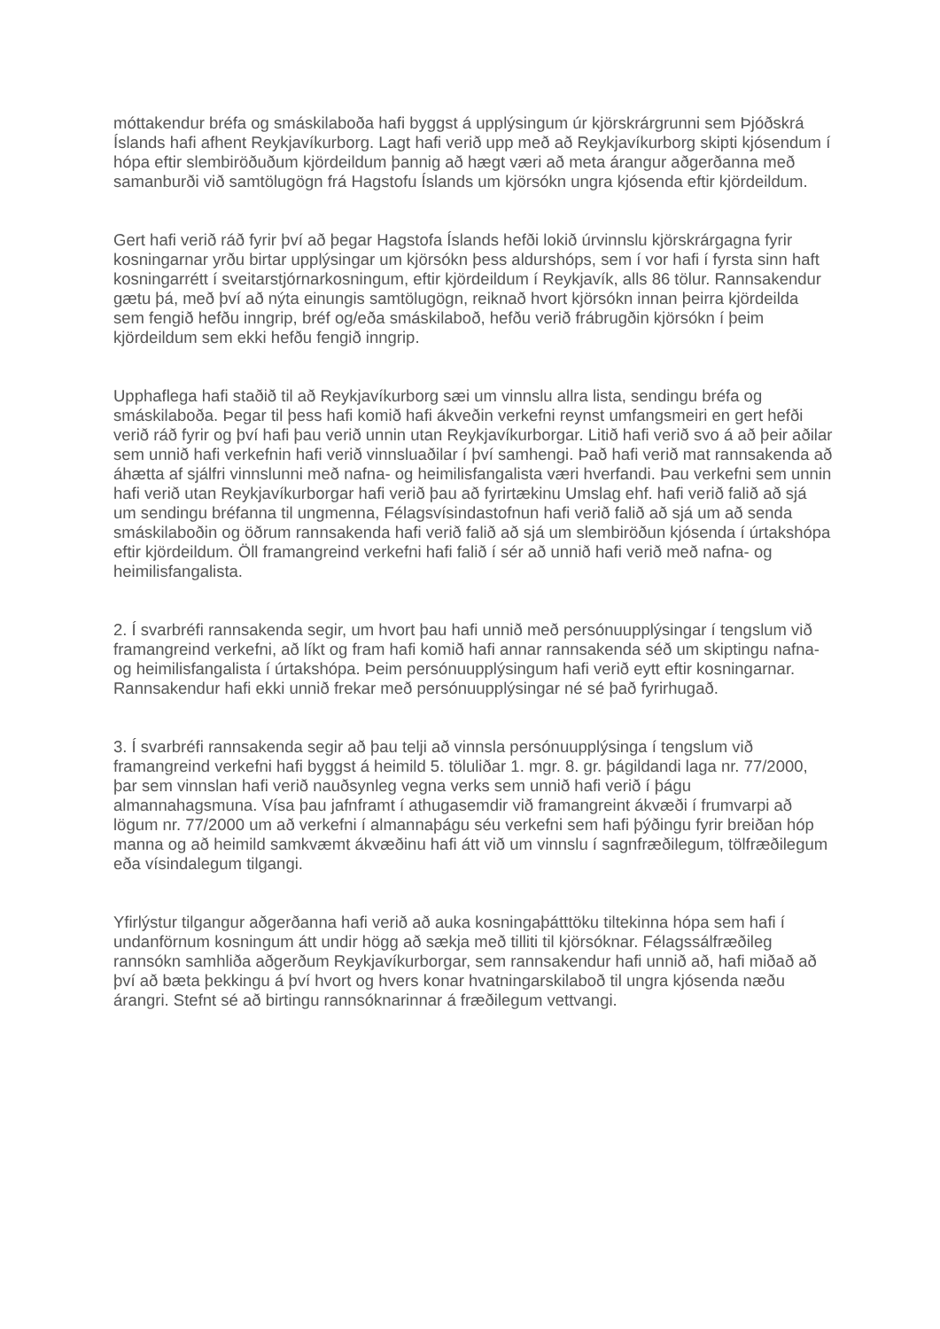móttakendur bréfa og smáskilaboða hafi byggst á upplýsingum úr kjörskrárgrunni sem Þjóðskrá Íslands hafi afhent Reykjavíkurborg. Lagt hafi verið upp með að Reykjavíkurborg skipti kjósendum í hópa eftir slembiröðuðum kjördeildum þannig að hægt væri að meta árangur aðgerðanna með samanburði við samtölugögn frá Hagstofu Íslands um kjörsókn ungra kjósenda eftir kjördeildum.
Gert hafi verið ráð fyrir því að þegar Hagstofa Íslands hefði lokið úrvinnslu kjörskrárgagna fyrir kosningarnar yrðu birtar upplýsingar um kjörsókn þess aldurshóps, sem í vor hafi í fyrsta sinn haft kosningarrétt í sveitarstjórnarkosningum, eftir kjördeildum í Reykjavík, alls 86 tölur. Rannsakendur gætu þá, með því að nýta einungis samtölugögn, reiknað hvort kjörsókn innan þeirra kjördeilda sem fengið hefðu inngrip, bréf og/eða smáskilaboð, hefðu verið frábrugðin kjörsókn í þeim kjördeildum sem ekki hefðu fengið inngrip.
Upphaflega hafi staðið til að Reykjavíkurborg sæi um vinnslu allra lista, sendingu bréfa og smáskilaboða. Þegar til þess hafi komið hafi ákveðin verkefni reynst umfangsmeiri en gert hefði verið ráð fyrir og því hafi þau verið unnin utan Reykjavíkurborgar. Litið hafi verið svo á að þeir aðilar sem unnið hafi verkefnin hafi verið vinnsluaðilar í því samhengi. Það hafi verið mat rannsakenda að áhætta af sjálfri vinnslunni með nafna- og heimilisfangalista væri hverfandi. Þau verkefni sem unnin hafi verið utan Reykjavíkurborgar hafi verið þau að fyrirtækinu Umslag ehf. hafi verið falið að sjá um sendingu bréfanna til ungmenna, Félagsvísindastofnun hafi verið falið að sjá um að senda smáskilaboðin og öðrum rannsakenda hafi verið falið að sjá um slembiröðun kjósenda í úrtakshópa eftir kjördeildum. Öll framangreind verkefni hafi falið í sér að unnið hafi verið með nafna- og heimilisfangalista.
2. Í svarbréfi rannsakenda segir, um hvort þau hafi unnið með persónuupplýsingar í tengslum við framangreind verkefni, að líkt og fram hafi komið hafi annar rannsakenda séð um skiptingu nafna- og heimilisfangalista í úrtakshópa. Þeim persónuupplýsingum hafi verið eytt eftir kosningarnar. Rannsakendur hafi ekki unnið frekar með persónuupplýsingar né sé það fyrirhugað.
3. Í svarbréfi rannsakenda segir að þau telji að vinnsla persónuupplýsinga í tengslum við framangreind verkefni hafi byggst á heimild 5. töluliðar 1. mgr. 8. gr. þágildandi laga nr. 77/2000, þar sem vinnslan hafi verið nauðsynleg vegna verks sem unnið hafi verið í þágu almannahagsmuna. Vísa þau jafnframt í athugasemdir við framangreint ákvæði í frumvarpi að lögum nr. 77/2000 um að verkefni í almannaþágu séu verkefni sem hafi þýðingu fyrir breiðan hóp manna og að heimild samkvæmt ákvæðinu hafi átt við um vinnslu í sagnfræðilegum, tölfræðilegum eða vísindalegum tilgangi.
Yfirlýstur tilgangur aðgerðanna hafi verið að auka kosningaþátttöku tiltekinna hópa sem hafi í undanförnum kosningum átt undir högg að sækja með tilliti til kjörsóknar. Félagssálfræðileg rannsókn samhliða aðgerðum Reykjavíkurborgar, sem rannsakendur hafi unnið að, hafi miðað að því að bæta þekkingu á því hvort og hvers konar hvatningarskilaboð til ungra kjósenda næðu árangri. Stefnt sé að birtingu rannsóknarinnar á fræðilegum vettvangi.